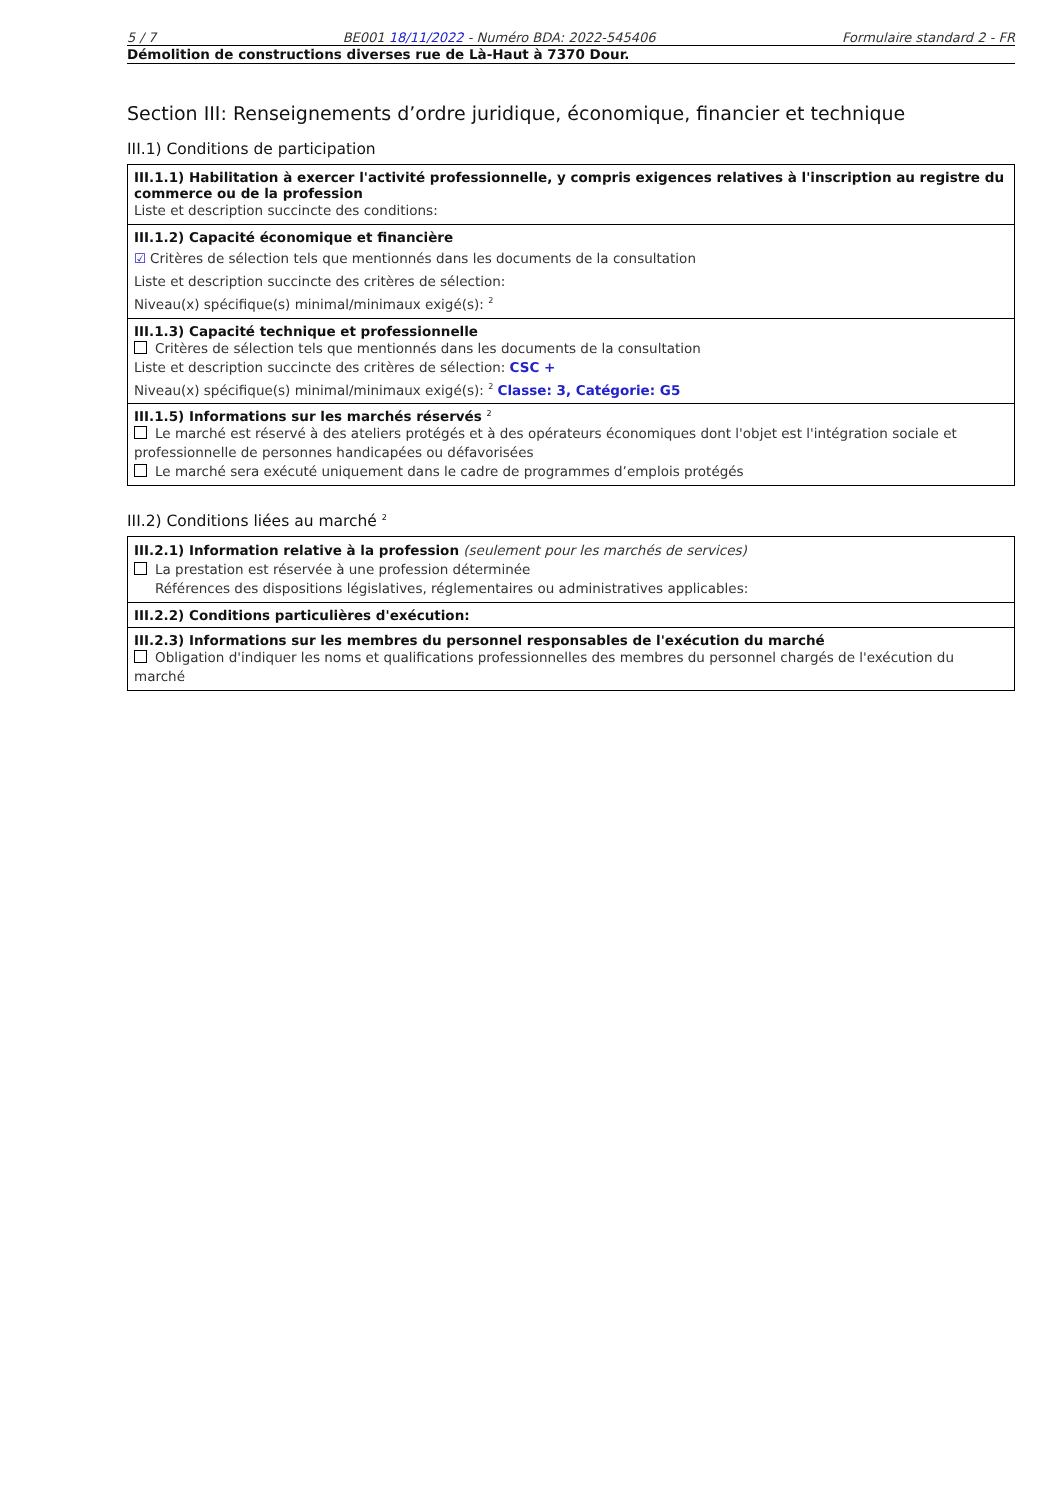5 / 7 BE001 18/11/2022 - Numéro BDA: 2022-545406 Formulaire standard 2 - FR
Démolition de constructions diverses rue de Là-Haut à 7370 Dour.
Section III: Renseignements d’ordre juridique, économique, financier et technique
III.1) Conditions de participation
III.1.1) Habilitation à exercer l'activité professionnelle, y compris exigences relatives à l'inscription au registre du commerce ou de la profession
Liste et description succincte des conditions:
III.1.2) Capacité économique et financière
☑ Critères de sélection tels que mentionnés dans les documents de la consultation
Liste et description succincte des critères de sélection:
Niveau(x) spécifique(s) minimal/minimaux exigé(s): <sup>2</sup>
III.1.3) Capacité technique et professionnelle
Critères de sélection tels que mentionnés dans les documents de la consultation
Liste et description succincte des critères de sélection: CSC +
Niveau(x) spécifique(s) minimal/minimaux exigé(s): <sup>2</sup> Classe: 3, Catégorie: G5
III.1.5) Informations sur les marchés réservés <sup>2</sup>
Le marché est réservé à des ateliers protégés et à des opérateurs économiques dont l'objet est l'intégration sociale et professionnelle de personnes handicapées ou défavorisées
Le marché sera exécuté uniquement dans le cadre de programmes d’emplois protégés
III.2) Conditions liées au marché <sup>2</sup>
III.2.1) Information relative à la profession (seulement pour les marchés de services)
La prestation est réservée à une profession déterminée
Références des dispositions législatives, réglementaires ou administratives applicables:
III.2.2) Conditions particulières d'exécution:
III.2.3) Informations sur les membres du personnel responsables de l'exécution du marché
Obligation d'indiquer les noms et qualifications professionnelles des membres du personnel chargés de l'exécution du marché